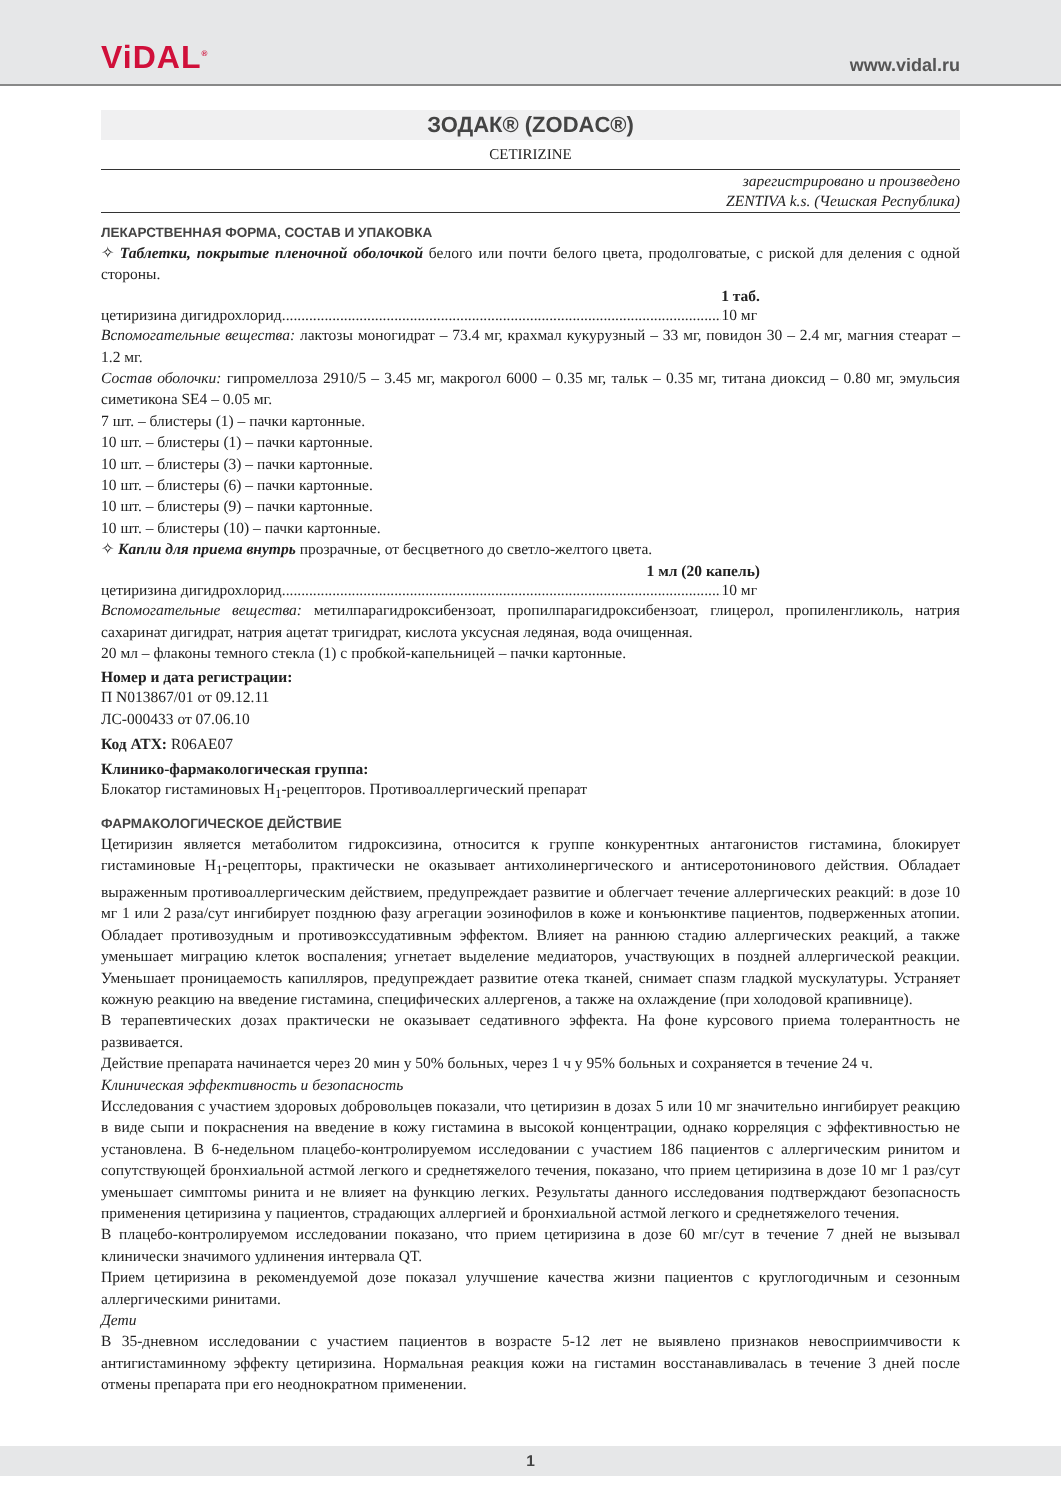ViDAL<sup>®</sup> www.vidal.ru
ЗОДАК® (ZODAC®)
CETIRIZINE
зарегистрировано и произведено
ZENTIVA k.s. (Чешская Республика)
ЛЕКАРСТВЕННАЯ ФОРМА, СОСТАВ И УПАКОВКА
✧ Таблетки, покрытые пленочной оболочкой белого или почти белого цвета, продолговатые, с риской для деления с одной стороны.
1 таб.
цетиризина дигидрохлорид.................................................................................................................. 10 мг
Вспомогательные вещества: лактозы моногидрат – 73.4 мг, крахмал кукурузный – 33 мг, повидон 30 – 2.4 мг, магния стеарат – 1.2 мг.
Состав оболочки: гипромеллоза 2910/5 – 3.45 мг, макрогол 6000 – 0.35 мг, тальк – 0.35 мг, титана диоксид – 0.80 мг, эмульсия симетикона SE4 – 0.05 мг.
7 шт. – блистеры (1) – пачки картонные.
10 шт. – блистеры (1) – пачки картонные.
10 шт. – блистеры (3) – пачки картонные.
10 шт. – блистеры (6) – пачки картонные.
10 шт. – блистеры (9) – пачки картонные.
10 шт. – блистеры (10) – пачки картонные.
✧ Капли для приема внутрь прозрачные, от бесцветного до светло-желтого цвета.
1 мл (20 капель)
цетиризина дигидрохлорид.................................................................................................................. 10 мг
Вспомогательные вещества: метилпарагидроксибензоат, пропилпарагидроксибензоат, глицерол, пропиленгликоль, натрия сахаринат дигидрат, натрия ацетат тригидрат, кислота уксусная ледяная, вода очищенная.
20 мл – флаконы темного стекла (1) с пробкой-капельницей – пачки картонные.
Номер и дата регистрации:
П N013867/01 от 09.12.11
ЛС-000433 от 07.06.10
Код АТХ: R06AE07
Клинико-фармакологическая группа:
Блокатор гистаминовых H<sub>1</sub>-рецепторов. Противоаллергический препарат
ФАРМАКОЛОГИЧЕСКОЕ ДЕЙСТВИЕ
Цетиризин является метаболитом гидроксизина, относится к группе конкурентных антагонистов гистамина, блокирует гистаминовые H<sub>1</sub>-рецепторы, практически не оказывает антихолинергического и антисеротонинового действия. Обладает выраженным противоаллергическим действием, предупреждает развитие и облегчает течение аллергических реакций: в дозе 10 мг 1 или 2 раза/сут ингибирует позднюю фазу агрегации эозинофилов в коже и конъюнктиве пациентов, подверженных атопии. Обладает противозудным и противоэкссудативным эффектом. Влияет на раннюю стадию аллергических реакций, а также уменьшает миграцию клеток воспаления; угнетает выделение медиаторов, участвующих в поздней аллергической реакции. Уменьшает проницаемость капилляров, предупреждает развитие отека тканей, снимает спазм гладкой мускулатуры. Устраняет кожную реакцию на введение гистамина, специфических аллергенов, а также на охлаждение (при холодовой крапивнице).
В терапевтических дозах практически не оказывает седативного эффекта. На фоне курсового приема толерантность не развивается.
Действие препарата начинается через 20 мин у 50% больных, через 1 ч у 95% больных и сохраняется в течение 24 ч.
Клиническая эффективность и безопасность
Исследования с участием здоровых добровольцев показали, что цетиризин в дозах 5 или 10 мг значительно ингибирует реакцию в виде сыпи и покраснения на введение в кожу гистамина в высокой концентрации, однако корреляция с эффективностью не установлена. В 6-недельном плацебо-контролируемом исследовании с участием 186 пациентов с аллергическим ринитом и сопутствующей бронхиальной астмой легкого и среднетяжелого течения, показано, что прием цетиризина в дозе 10 мг 1 раз/сут уменьшает симптомы ринита и не влияет на функцию легких. Результаты данного исследования подтверждают безопасность применения цетиризина у пациентов, страдающих аллергией и бронхиальной астмой легкого и среднетяжелого течения.
В плацебо-контролируемом исследовании показано, что прием цетиризина в дозе 60 мг/сут в течение 7 дней не вызывал клинически значимого удлинения интервала QT.
Прием цетиризина в рекомендуемой дозе показал улучшение качества жизни пациентов с круглогодичным и сезонным аллергическими ринитами.
Дети
В 35-дневном исследовании с участием пациентов в возрасте 5-12 лет не выявлено признаков невосприимчивости к антигистаминному эффекту цетиризина. Нормальная реакция кожи на гистамин восстанавливалась в течение 3 дней после отмены препарата при его неоднократном применении.
1